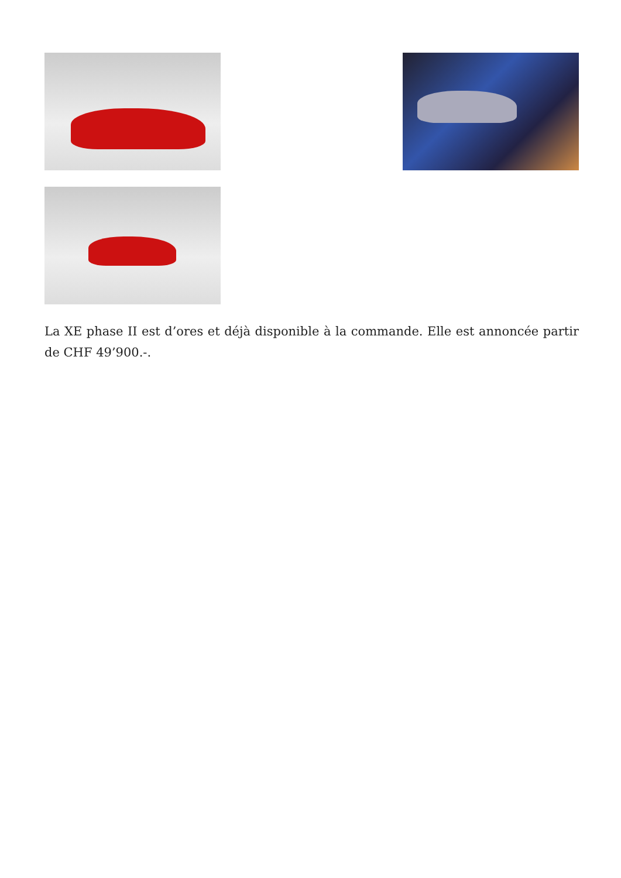La XE phase II est d’ores et déjà disponible à la commande. Elle est annoncée partir de CHF 49’900.-.